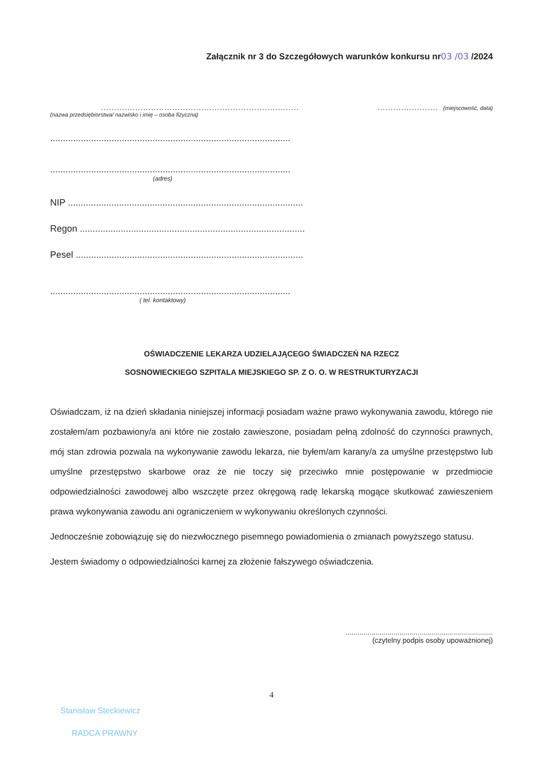Załącznik nr 3 do Szczegółowych warunków konkursu nr03 /03 /2024
...........................................................................
(nazwa przedsiębiorstwa/ nazwisko i imię – osoba fizyczna)
....................... (miejscowość, data)
..............................................................................................
..............................................................................................
(adres)
NIP ............................................................................................
Regon ........................................................................................
Pesel .........................................................................................
..............................................................................................
( tel. kontaktowy)
OŚWIADCZENIE LEKARZA UDZIELAJĄCEGO ŚWIADCZEŃ NA RZECZ
SOSNOWIECKIEGO SZPITALA MIEJSKIEGO SP. Z O. O. W RESTRUKTURYZACJI
Oświadczam, iż na dzień składania niniejszej informacji posiadam ważne prawo wykonywania zawodu, którego nie zostałem/am pozbawiony/a ani które nie zostało zawieszone, posiadam pełną zdolność do czynności prawnych, mój stan zdrowia pozwala na wykonywanie zawodu lekarza, nie byłem/am karany/a za umyślne przestępstwo lub umyślne przestępstwo skarbowe oraz że nie toczy się przeciwko mnie postępowanie w przedmiocie odpowiedzialności zawodowej albo wszczęte przez okręgową radę lekarską mogące skutkować zawieszeniem prawa wykonywania zawodu ani ograniczeniem w wykonywaniu określonych czynności.
Jednocześnie zobowiązuję się do niezwłocznego pisemnego powiadomienia o zmianach powyższego statusu.
Jestem świadomy o odpowiedzialności karnej za złożenie fałszywego oświadczenia.
..........................................................................
(czytelny podpis osoby upoważnionej)
4
Stanisław Steckiewicz
RADCA PRAWNY